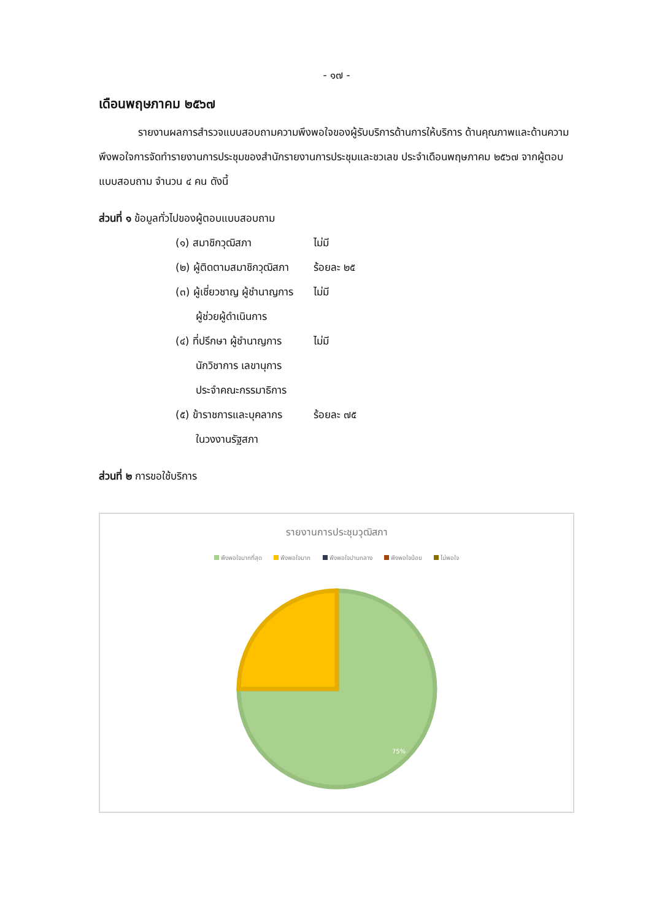- ๑๗ -
เดือนพฤษภาคม ๒๕๖๗
รายงานผลการสำรวจแบบสอบถามความพึงพอใจของผู้รับบริการด้านการให้บริการ ด้านคุณภาพและด้านความพึงพอใจการจัดทำรายงานการประชุมของสำนักรายงานการประชุมและชวเลข ประจำเดือนพฤษภาคม ๒๕๖๗ จากผู้ตอบแบบสอบถาม จำนวน ๔ คน ดังนี้
ส่วนที่ ๑ ข้อมูลทั่วไปของผู้ตอบแบบสอบถาม
| (๑) สมาชิกวุฒิสภา | ไม่มี |
| (๒) ผู้ติดตามสมาชิกวุฒิสภา | ร้อยละ ๒๕ |
| (๓) ผู้เชี่ยวชาญ ผู้ชำนาญการ ผู้ช่วยผู้ดำเนินการ | ไม่มี |
| (๔) ที่ปรึกษา ผู้ชำนาญการ นักวิชาการ เลขานุการ ประจำคณะกรรมาธิการ | ไม่มี |
| (๕) ข้าราชการและบุคลากร ในวงงานรัฐสภา | ร้อยละ ๗๕ |
ส่วนที่ ๒ การขอใช้บริการ
รายงานการประชุมวุฒิสภา
พึงพอใจมากที่สุด พึงพอใจมาก พึงพอใจปานกลาง พึงพอใจน้อย ไม่พอใจ
75%